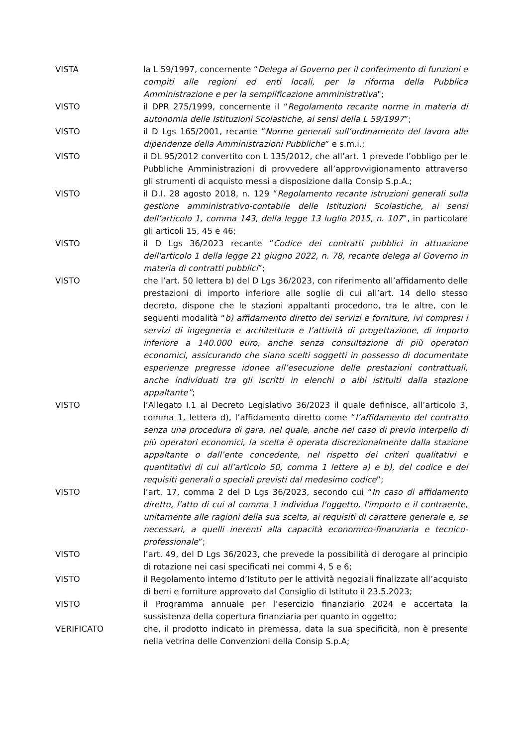VISTA la L 59/1997, concernente “Delega al Governo per il conferimento di funzioni e compiti alle regioni ed enti locali, per la riforma della Pubblica Amministrazione e per la semplificazione amministrativa";
VISTO il DPR 275/1999, concernente il “Regolamento recante norme in materia di autonomia delle Istituzioni Scolastiche, ai sensi della L 59/1997”;
VISTO il D Lgs 165/2001, recante “Norme generali sull’ordinamento del lavoro alle dipendenze della Amministrazioni Pubbliche” e s.m.i.;
VISTO il DL 95/2012 convertito con L 135/2012, che all’art. 1 prevede l’obbligo per le Pubbliche Amministrazioni di provvedere all’approvvigionamento attraverso gli strumenti di acquisto messi a disposizione dalla Consip S.p.A.;
VISTO il D.I. 28 agosto 2018, n. 129 “Regolamento recante istruzioni generali sulla gestione amministrativo-contabile delle Istituzioni Scolastiche, ai sensi dell’articolo 1, comma 143, della legge 13 luglio 2015, n. 107”, in particolare gli articoli 15, 45 e 46;
VISTO il D Lgs 36/2023 recante “Codice dei contratti pubblici in attuazione dell'articolo 1 della legge 21 giugno 2022, n. 78, recante delega al Governo in materia di contratti pubblici”;
VISTO che l’art. 50 lettera b) del D Lgs 36/2023, con riferimento all’affidamento delle prestazioni di importo inferiore alle soglie di cui all’art. 14 dello stesso decreto, dispone che le stazioni appaltanti procedono, tra le altre, con le seguenti modalità “b) affidamento diretto dei servizi e forniture, ivi compresi i servizi di ingegneria e architettura e l’attività di progettazione, di importo inferiore a 140.000 euro, anche senza consultazione di più operatori economici, assicurando che siano scelti soggetti in possesso di documentate esperienze pregresse idonee all’esecuzione delle prestazioni contrattuali, anche individuati tra gli iscritti in elenchi o albi istituiti dalla stazione appaltante”;
VISTO l’Allegato I.1 al Decreto Legislativo 36/2023 il quale definisce, all’articolo 3, comma 1, lettera d), l’affidamento diretto come “l’affidamento del contratto senza una procedura di gara, nel quale, anche nel caso di previo interpello di più operatori economici, la scelta è operata discrezionalmente dalla stazione appaltante o dall’ente concedente, nel rispetto dei criteri qualitativi e quantitativi di cui all’articolo 50, comma 1 lettere a) e b), del codice e dei requisiti generali o speciali previsti dal medesimo codice”;
VISTO l’art. 17, comma 2 del D Lgs 36/2023, secondo cui “In caso di affidamento diretto, l'atto di cui al comma 1 individua l'oggetto, l'importo e il contraente, unitamente alle ragioni della sua scelta, ai requisiti di carattere generale e, se necessari, a quelli inerenti alla capacità economico-finanziaria e tecnico-professionale”;
VISTO l’art. 49, del D Lgs 36/2023, che prevede la possibilità di derogare al principio di rotazione nei casi specificati nei commi 4, 5 e 6;
VISTO il Regolamento interno d’Istituto per le attività negoziali finalizzate all’acquisto di beni e forniture approvato dal Consiglio di Istituto il 23.5.2023;
VISTO il Programma annuale per l’esercizio finanziario 2024 e accertata la sussistenza della copertura finanziaria per quanto in oggetto;
VERIFICATO che, il prodotto indicato in premessa, data la sua specificità, non è presente nella vetrina delle Convenzioni della Consip S.p.A;